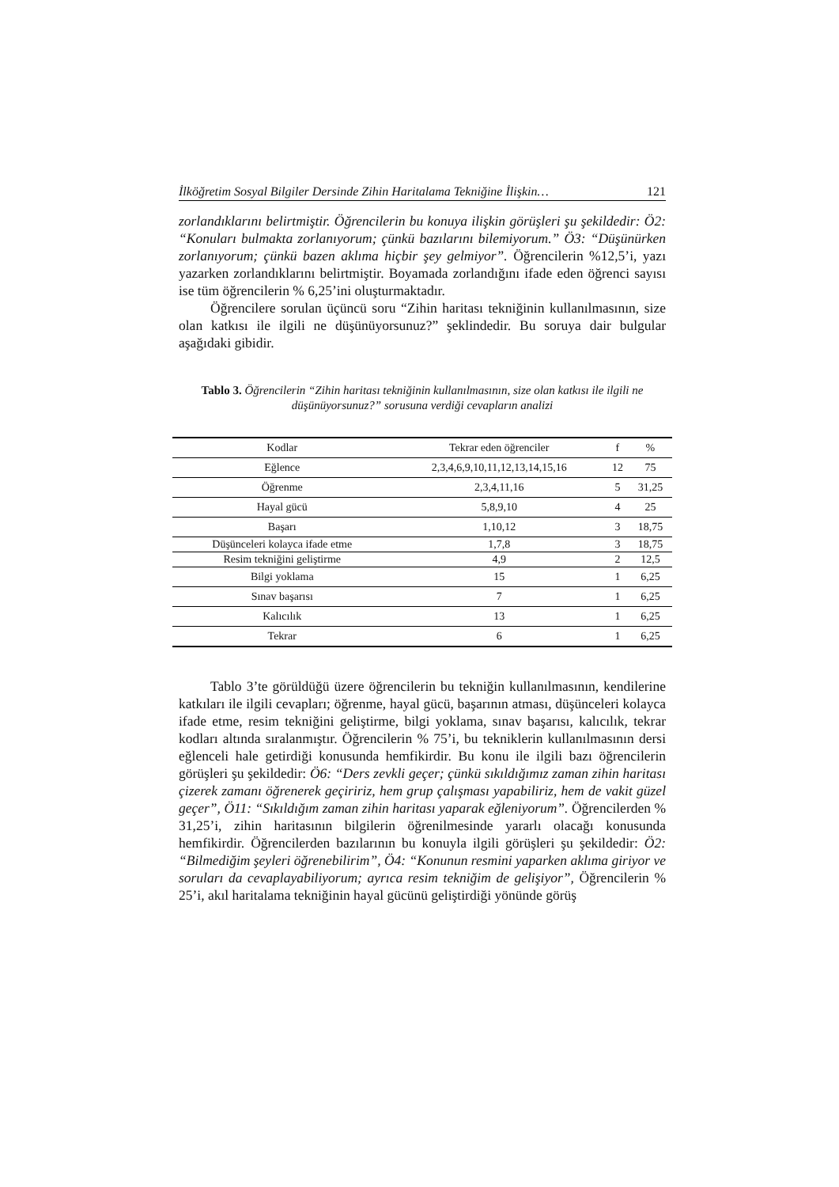İlköğretim Sosyal Bilgiler Dersinde Zihin Haritalama Tekniğine İlişkin… 121
zorlandıklarını belirtmiştir. Öğrencilerin bu konuya ilişkin görüşleri şu şekildedir: Ö2: “Konuları bulmakta zorlanıyorum; çünkü bazılarını bilemiyorum.” Ö3: “Düşünürken zorlanıyorum; çünkü bazen aklıma hiçbir şey gelmiyor”. Öğrencilerin %12,5’i, yazı yazarken zorlandıklarını belirtmiştir. Boyamada zorlandığını ifade eden öğrenci sayısı ise tüm öğrencilerin % 6,25’ini oluşturmaktadır.
Öğrencilere sorulan üçüncü soru “Zihin haritası tekniğinin kullanılmasının, size olan katkısı ile ilgili ne düşünüyorsunuz?” şeklindedir. Bu soruya dair bulgular aşağıdaki gibidir.
Tablo 3. Öğrencilerin “Zihin haritası tekniğinin kullanılmasının, size olan katkısı ile ilgili ne düşünüyorsunuz?” sorusuna verdiği cevapların analizi
| Kodlar | Tekrar eden öğrenciler | f | % |
| --- | --- | --- | --- |
| Eğlence | 2,3,4,6,9,10,11,12,13,14,15,16 | 12 | 75 |
| Öğrenme | 2,3,4,11,16 | 5 | 31,25 |
| Hayal gücü | 5,8,9,10 | 4 | 25 |
| Başarı | 1,10,12 | 3 | 18,75 |
| Düşünceleri kolayca ifade etme | 1,7,8 | 3 | 18,75 |
| Resim tekniğini geliştirme | 4,9 | 2 | 12,5 |
| Bilgi yoklama | 15 | 1 | 6,25 |
| Sınav başarısı | 7 | 1 | 6,25 |
| Kalıcılık | 13 | 1 | 6,25 |
| Tekrar | 6 | 1 | 6,25 |
Tablo 3’te görüldüğü üzere öğrencilerin bu tekniğin kullanılmasının, kendilerine katkıları ile ilgili cevapları; öğrenme, hayal gücü, başarının atması, düşünceleri kolayca ifade etme, resim tekniğini geliştirme, bilgi yoklama, sınav başarısı, kalıcılık, tekrar kodları altında sıralanmıştır. Öğrencilerin % 75’i, bu tekniklerin kullanılmasının dersi eğlenceli hale getirdiği konusunda hemfikirdir. Bu konu ile ilgili bazı öğrencilerin görüşleri şu şekildedir: Ö6: “Ders zevkli geçer; çünkü sıkıldığımız zaman zihin haritası çizerek zamanı öğrenerek geçiririz, hem grup çalışması yapabiliriz, hem de vakit güzel geçer”, Ö11: “Sıkıldığım zaman zihin haritası yaparak eğleniyorum”. Öğrencilerden % 31,25’i, zihin haritasının bilgilerin öğrenilmesinde yararlı olacağı konusunda hemfikirdir. Öğrencilerden bazılarının bu konuyla ilgili görüşleri şu şekildedir: Ö2: “Bilmediğim şeyleri öğrenebilirim”, Ö4: “Konunun resmini yaparken aklıma giriyor ve soruları da cevaplayabiliyorum; ayrıca resim tekniğim de gelişiyor”, Öğrencilerin % 25’i, akıl haritalama tekniğinin hayal gücünü geliştirdiği yönünde görüş